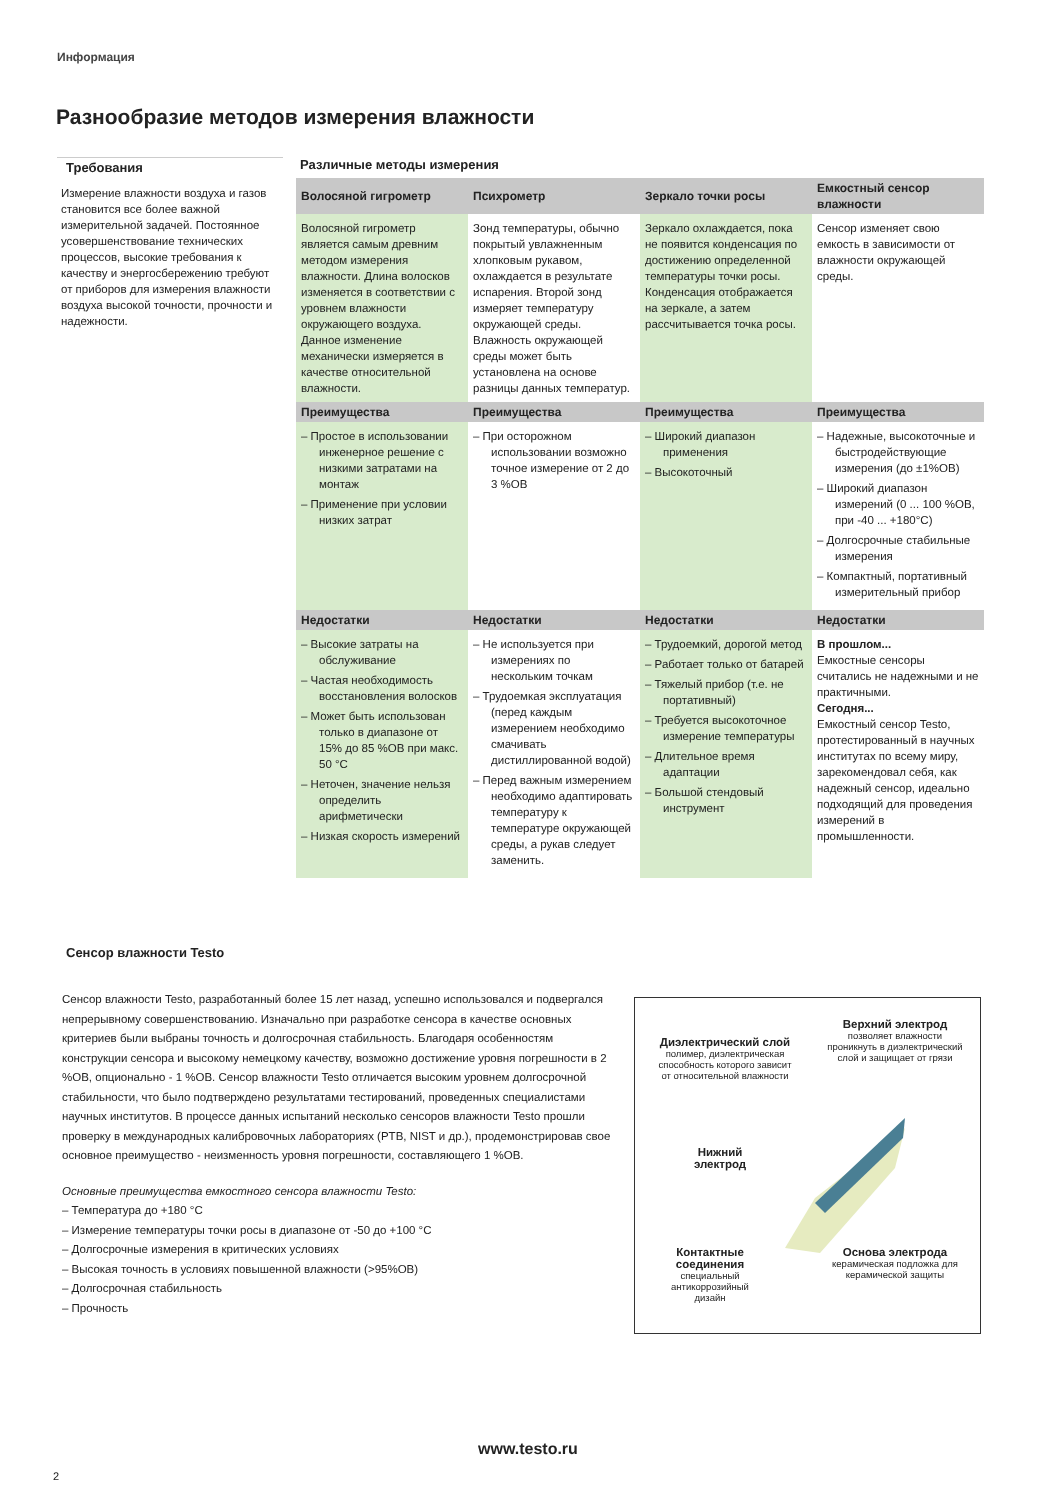Информация
Разнообразие методов измерения влажности
Требования
Измерение влажности воздуха и газов становится все более важной измерительной задачей. Постоянное усовершенствование технических процессов, высокие требования к качеству и энергосбережению требуют от приборов для измерения влажности воздуха высокой точности, прочности и надежности.
Различные методы измерения
| Волосяной гигрометр | Психрометр | Зеркало точки росы | Емкостный сенсор влажности |
| --- | --- | --- | --- |
| Волосяной гигрометр является самым древним методом измерения влажности. Длина волосков изменяется в соответствии с уровнем влажности окружающего воздуха. Данное изменение механически измеряется в качестве относительной влажности. | Зонд температуры, обычно покрытый увлажненным хлопковым рукавом, охлаждается в результате испарения. Второй зонд измеряет температуру окружающей среды. Влажность окружающей среды может быть установлена на основе разницы данных температур. | Зеркало охлаждается, пока не появится конденсация по достижению определенной температуры точки росы. Конденсация отображается на зеркале, а затем рассчитывается точка росы. | Сенсор изменяет свою емкость в зависимости от влажности окружающей среды. |
| Преимущества | Преимущества | Преимущества | Преимущества |
| – Простое в использовании инженерное решение с низкими затратами на монтаж – Применение при условии низких затрат | – При осторожном использовании возможно точное измерение от 2 до 3 %ОВ | – Широкий диапазон применения – Высокоточный | – Надежные, высокоточные и быстродействующие измерения (до ±1%ОВ) – Широкий диапазон измерений (0 ... 100 %ОВ, при -40 ... +180°C) – Долгосрочные стабильные измерения – Компактный, портативный измерительный прибор |
| Недостатки | Недостатки | Недостатки | Недостатки |
| – Высокие затраты на обслуживание – Частая необходимость восстановления волосков – Может быть использован только в диапазоне от 15% до 85 %ОВ при макс. 50 °C – Неточен, значение нельзя определить арифметически – Низкая скорость измерений | – Не используется при измерениях по нескольким точкам – Трудоемкая эксплуатация (перед каждым измерением необходимо смачивать дистиллированной водой) – Перед важным измерением необходимо адаптировать температуру к температуре окружающей среды, а рукав следует заменить. | – Трудоемкий, дорогой метод – Работает только от батарей – Тяжелый прибор (т.е. не портативный) – Требуется высокоточное измерение температуры – Длительное время адаптации – Большой стендовый инструмент | В прошлом... Емкостные сенсоры считались не надежными и не практичными. Сегодня... Емкостный сенсор Testo, протестированный в научных институтах по всему миру, зарекомендовал себя, как надежный сенсор, идеально подходящий для проведения измерений в промышленности. |
Сенсор влажности Testo
Сенсор влажности Testo, разработанный более 15 лет назад, успешно использовался и подвергался непрерывному совершенствованию. Изначально при разработке сенсора в качестве основных критериев были выбраны точность и долгосрочная стабильность. Благодаря особенностям конструкции сенсора и высокому немецкому качеству, возможно достижение уровня погрешности в 2 %ОВ, опционально - 1 %ОВ. Сенсор влажности Testo отличается высоким уровнем долгосрочной стабильности, что было подтверждено результатами тестирований, проведенных специалистами научных институтов. В процессе данных испытаний несколько сенсоров влажности Testo прошли проверку в международных калибровочных лабораториях (PTB, NIST и др.), продемонстрировав свое основное преимущество - неизменность уровня погрешности, составляющего 1 %ОВ.
Основные преимущества емкостного сенсора влажности Testo:
– Температура до +180 °C
– Измерение температуры точки росы в диапазоне от -50 до +100 °C
– Долгосрочные измерения в критических условиях
– Высокая точность в условиях повышенной влажности (>95%ОВ)
– Долгосрочная стабильность
– Прочность
Диэлектрический слой
полимер, диэлектрическая способность которого зависит от относительной влажности
Верхний электрод
позволяет влажности проникнуть в диэлектрический слой и защищает от грязи
Нижний электрод
Контактные соединения
специальный антикоррозийный дизайн
Основа электрода
керамическая подложка для керамической защиты
www.testo.ru
2